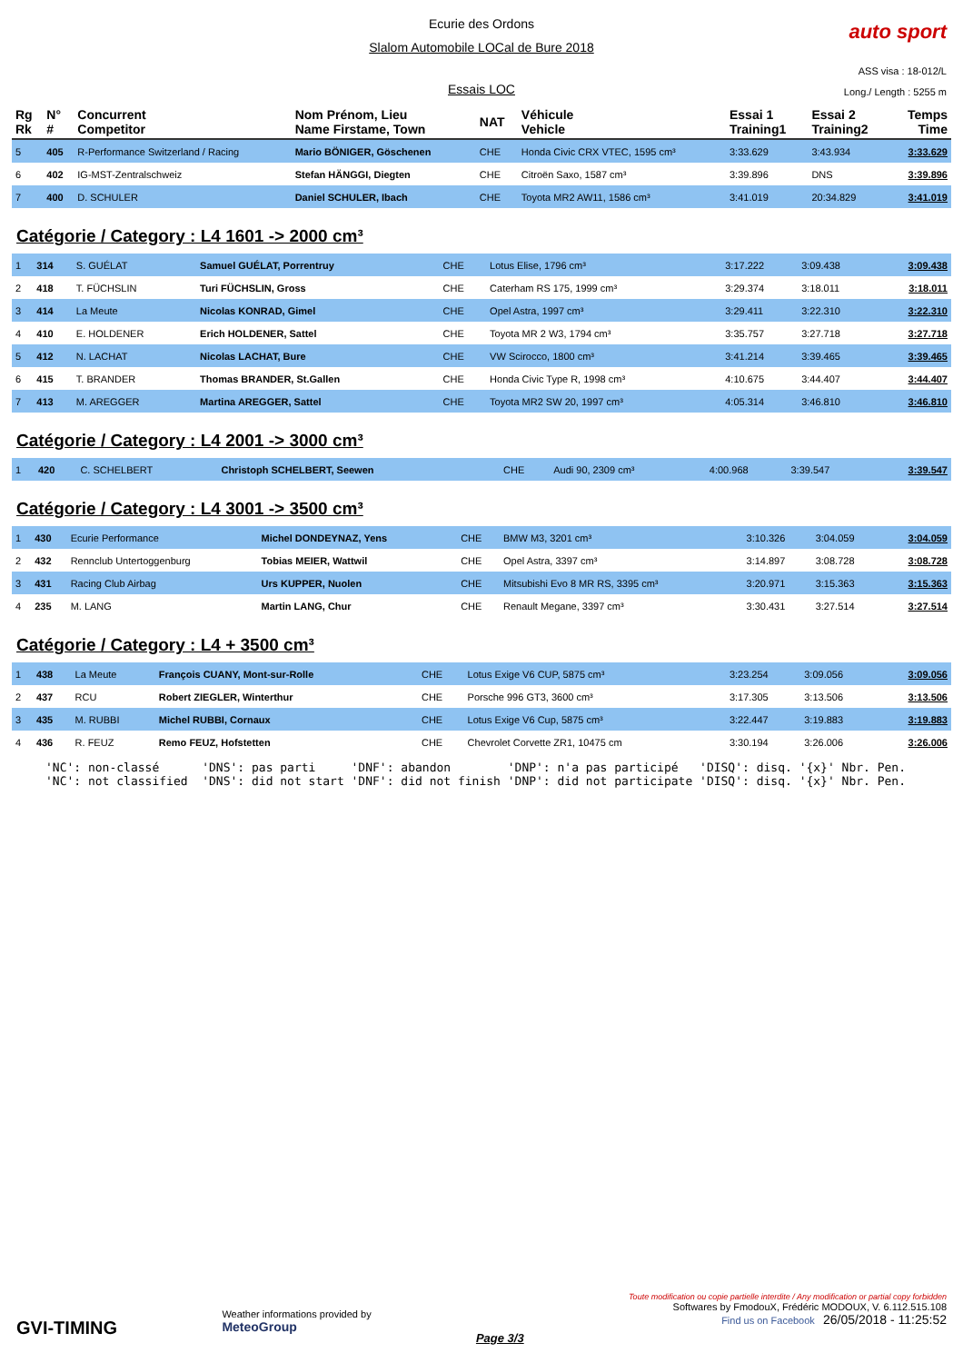Ecurie des Ordons
Slalom Automobile LOCal de Bure 2018
Essais LOC
auto sport
ASS visa : 18-012/L
Long./ Length : 5255 m
| Rg Rk | N° # | Concurrent Competitor | Nom Prénom, Lieu Name Firstame, Town | NAT | Véhicule Vehicle | Essai 1 Training1 | Essai 2 Training2 | Temps Time |
| --- | --- | --- | --- | --- | --- | --- | --- | --- |
| 5 | 405 | R-Performance Switzerland / Racing | Mario BÖNIGER, Göschenen | CHE | Honda Civic CRX VTEC, 1595 cm³ | 3:33.629 | 3:43.934 | 3:33.629 |
| 6 | 402 | IG-MST-Zentralschweiz | Stefan HÄNGGI, Diegten | CHE | Citroën Saxo, 1587 cm³ | 3:39.896 | DNS | 3:39.896 |
| 7 | 400 | D. SCHULER | Daniel SCHULER, Ibach | CHE | Toyota MR2 AW11, 1586 cm³ | 3:41.019 | 20:34.829 | 3:41.019 |
Catégorie / Category : L4 1601 -> 2000 cm³
| 1 | 314 | S. GUÉLAT | Samuel GUÉLAT, Porrentruy | CHE | Lotus Elise, 1796 cm³ | 3:17.222 | 3:09.438 | 3:09.438 |
| 2 | 418 | T. FÜCHSLIN | Turi FÜCHSLIN, Gross | CHE | Caterham RS 175, 1999 cm³ | 3:29.374 | 3:18.011 | 3:18.011 |
| 3 | 414 | La Meute | Nicolas KONRAD, Gimel | CHE | Opel Astra, 1997 cm³ | 3:29.411 | 3:22.310 | 3:22.310 |
| 4 | 410 | E. HOLDENER | Erich HOLDENER, Sattel | CHE | Toyota MR 2 W3, 1794 cm³ | 3:35.757 | 3:27.718 | 3:27.718 |
| 5 | 412 | N. LACHAT | Nicolas LACHAT, Bure | CHE | VW Scirocco, 1800 cm³ | 3:41.214 | 3:39.465 | 3:39.465 |
| 6 | 415 | T. BRANDER | Thomas BRANDER, St.Gallen | CHE | Honda Civic Type R, 1998 cm³ | 4:10.675 | 3:44.407 | 3:44.407 |
| 7 | 413 | M. AREGGER | Martina AREGGER, Sattel | CHE | Toyota MR2 SW 20, 1997 cm³ | 4:05.314 | 3:46.810 | 3:46.810 |
Catégorie / Category : L4 2001 -> 3000 cm³
| 1 | 420 | C. SCHELBERT | Christoph SCHELBERT, Seewen | CHE | Audi 90, 2309 cm³ | 4:00.968 | 3:39.547 | 3:39.547 |
Catégorie / Category : L4 3001 -> 3500 cm³
| 1 | 430 | Ecurie Performance | Michel DONDEYNAZ, Yens | CHE | BMW M3, 3201 cm³ | 3:10.326 | 3:04.059 | 3:04.059 |
| 2 | 432 | Rennclub Untertoggenburg | Tobias MEIER, Wattwil | CHE | Opel Astra, 3397 cm³ | 3:14.897 | 3:08.728 | 3:08.728 |
| 3 | 431 | Racing Club Airbag | Urs KUPPER, Nuolen | CHE | Mitsubishi Evo 8 MR RS, 3395 cm³ | 3:20.971 | 3:15.363 | 3:15.363 |
| 4 | 235 | M. LANG | Martin LANG, Chur | CHE | Renault Megane, 3397 cm³ | 3:30.431 | 3:27.514 | 3:27.514 |
Catégorie / Category : L4 + 3500 cm³
| 1 | 438 | La Meute | François CUANY, Mont-sur-Rolle | CHE | Lotus Exige V6 CUP, 5875 cm³ | 3:23.254 | 3:09.056 | 3:09.056 |
| 2 | 437 | RCU | Robert ZIEGLER, Winterthur | CHE | Porsche 996 GT3, 3600 cm³ | 3:17.305 | 3:13.506 | 3:13.506 |
| 3 | 435 | M. RUBBI | Michel RUBBI, Cornaux | CHE | Lotus Exige V6 Cup, 5875 cm³ | 3:22.447 | 3:19.883 | 3:19.883 |
| 4 | 436 | R. FEUZ | Remo FEUZ, Hofstetten | CHE | Chevrolet Corvette ZR1, 10475 cm | 3:30.194 | 3:26.006 | 3:26.006 |
'NC': non-classé 'DNS': pas parti 'DNF': abandon 'DNP': n'a pas participé 'DISQ': disq. '{x}' Nbr. Pen. 'NC': not classified 'DNS': did not start 'DNF': did not finish 'DNP': did not participate 'DISQ': disq. '{x}' Nbr. Pen.
GVI-TIMING
Weather informations provided by
MeteoGroup
Page 3/3
Toute modification ou copie partielle interdite / Any modification or partial copy forbidden
Softwares by FmodouX, Frédéric MODOUX, V. 6.112.515.108
Find us on Facebook 26/05/2018 - 11:25:52